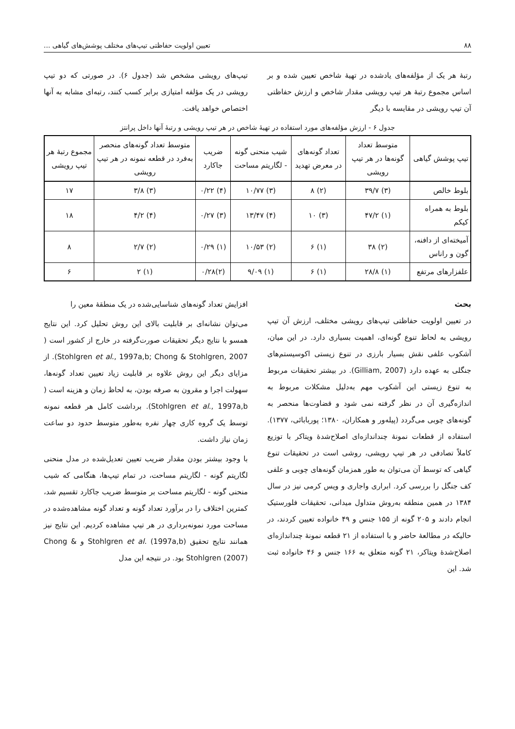۸۸ تعیین اولویت حفاظتی تیپ‌های مختلف پوشش‌های گیاهی ...
رتبهٔ هر یک از مؤلفه‌های یادشده در تهیهٔ شاخص تعیین شده و بر اساس مجموع رتبهٔ هر تیپ رویشی مقدار شاخص و ارزش حفاظتی آن تیپ رویشی در مقایسه با دیگر
تیپ‌های رویشی مشخص شد (جدول ۶). در صورتی که دو تیپ رویشی در یک مؤلفه امتیازی برابر کسب کنند، رتبه‌ای مشابه به آنها اختصاص خواهد یافت.
جدول ۶ - ارزش مؤلفه‌های مورد استفاده در تهیهٔ شاخص در هر تیپ رویشی و رتبهٔ آنها داخل پرانتز
| تیپ پوشش گیاهی | متوسط تعداد گونه‌ها در هر تیپ رویشی | تعداد گونه‌های در معرض تهدید | شیب منحنی گونه - لگاریتم مساحت | ضریب جاکارد | متوسط تعداد گونه‌های منحصر به‌فرد در قطعه نمونه در هر تیپ رویشی | مجموع رتبهٔ هر تیپ رویشی |
| --- | --- | --- | --- | --- | --- | --- |
| بلوط خالص | (۳) ۳۹/۷ | (۲) ۸ | (۳) ۱۰/۷۷ | (۴) ۰/۲۲ | (۳) ۳/۸ | ۱۷ |
| بلوط به همراه کیکم | (۱) ۴۷/۲ | (۳) ۱۰ | (۴) ۱۳/۴۷ | (۳) ۰/۲۷ | (۴) ۴/۲ | ۱۸ |
| آمیخته‌ای از دافنه، گون و راناس | (۲) ۳۸ | (۱) ۶ | (۲) ۱۰/۵۳ | (۱) ۰/۲۹ | (۲) ۲/۷ | ۸ |
| علفزارهای مرتفع | (۱) ۲۸/۸ | (۱) ۶ | (۱) ۹/۰۹ | (۲)۰/۲۸ | (۱) ۲ | ۶ |
بحث
در تعیین اولویت حفاظتی تیپ‌های رویشی مختلف، ارزش آن تیپ رویشی به لحاظ تنوع گونه‌ای، اهمیت بسیاری دارد. در این میان، آشکوب علفی نقش بسیار بارزی در تنوع زیستی اکوسیستم‌های جنگلی به عهده دارد (Gilliam, 2007). در بیشتر تحقیقات مربوط به تنوع زیستی این آشکوب مهم به‌دلیل مشکلات مربوط به اندازه‌گیری آن در نظر گرفته نمی شود و قضاوت‌ها منحصر به گونه‌های چوبی می‌گردد (پیله‌ور و همکاران، ۱۳۸۰؛ پوربابائی، ۱۳۷۷). استفاده از قطعات نمونهٔ چنداندازه‌ای اصلاح‌شدهٔ ویتاکر با توزیع کاملاً تصادفی در هر تیپ رویشی، روشی است در تحقیقات تنوع گیاهی که توسط آن می‌توان به طور همزمان گونه‌های چوبی و علفی کف جنگل را بررسی کرد. ابراری واجاری و ویس کرمی نیز در سال ۱۳۸۴ در همین منطقه به‌روش متداول میدانی، تحقیقات فلورستیک انجام دادند و ۲۰۵ گونه از ۱۵۵ جنس و ۴۹ خانواده تعیین کردند، در حالیکه در مطالعهٔ حاضر و با استفاده از ۲۱ قطعه نمونهٔ چنداندازه‌ای اصلاح‌شدهٔ ویتاکر، ۲۱ گونه متعلق به ۱۶۶ جنس و ۴۶ خانواده ثبت شد. این
افزایش تعداد گونه‌های شناسایی‌شده در یک منطقهٔ معین را
می‌توان نشانه‌ای بر قابلیت بالای این روش تحلیل کرد. این نتایج همسو با نتایج دیگر تحقیقات صورت‌گرفته در خارج از کشور است ( Stohlgren et al., 1997a,b; Chong & Stohlgren, 2007). از مزایای دیگر این روش علاوه بر قابلیت زیاد تعیین تعداد گونه‌ها، سهولت اجرا و مقرون به صرفه بودن، به لحاظ زمان و هزینه است ( Stohlgren et al., 1997a,b). برداشت کامل هر قطعه نمونه توسط یک گروه کاری چهار نفره به‌طور متوسط حدود دو ساعت زمان نیاز داشت.
با وجود بیشتر بودن مقدار ضریب تعیین تعدیل‌شده در مدل منحنی لگاریتم گونه - لگاریتم مساحت، در تمام تیپ‌ها، هنگامی که شیب منحنی گونه - لگاریتم مساحت بر متوسط ضریب جاکارد تقسیم شد، کمترین اختلاف را در برآورد تعداد گونه و تعداد گونه مشاهده‌شده در مساحت مورد نمونه‌برداری در هر تیپ مشاهده کردیم. این نتایج نیز همانند نتایج تحقیق Stohlgren et al. (1997a,b) و Chong & Stohlgren (2007) بود. در نتیجه این مدل